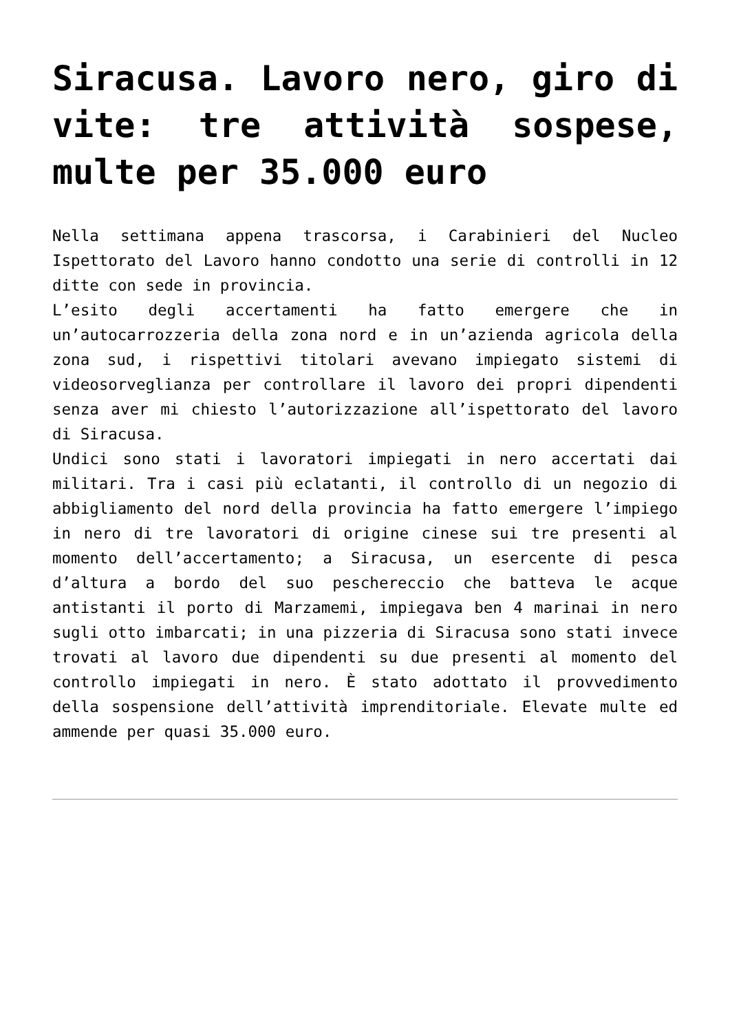Siracusa. Lavoro nero, giro di vite: tre attività sospese, multe per 35.000 euro
Nella settimana appena trascorsa, i Carabinieri del Nucleo Ispettorato del Lavoro hanno condotto una serie di controlli in 12 ditte con sede in provincia.
L’esito degli accertamenti ha fatto emergere che in un’autocarrozzeria della zona nord e in un’azienda agricola della zona sud, i rispettivi titolari avevano impiegato sistemi di videosorveglianza per controllare il lavoro dei propri dipendenti senza aver mi chiesto l’autorizzazione all’ispettorato del lavoro di Siracusa.
Undici sono stati i lavoratori impiegati in nero accertati dai militari. Tra i casi più eclatanti, il controllo di un negozio di abbigliamento del nord della provincia ha fatto emergere l’impiego in nero di tre lavoratori di origine cinese sui tre presenti al momento dell’accertamento; a Siracusa, un esercente di pesca d’altura a bordo del suo peschereccio che batteva le acque antistanti il porto di Marzamemi, impiegava ben 4 marinai in nero sugli otto imbarcati; in una pizzeria di Siracusa sono stati invece trovati al lavoro due dipendenti su due presenti al momento del controllo impiegati in nero. È stato adottato il provvedimento della sospensione dell’attività imprenditoriale. Elevate multe ed ammende per quasi 35.000 euro.